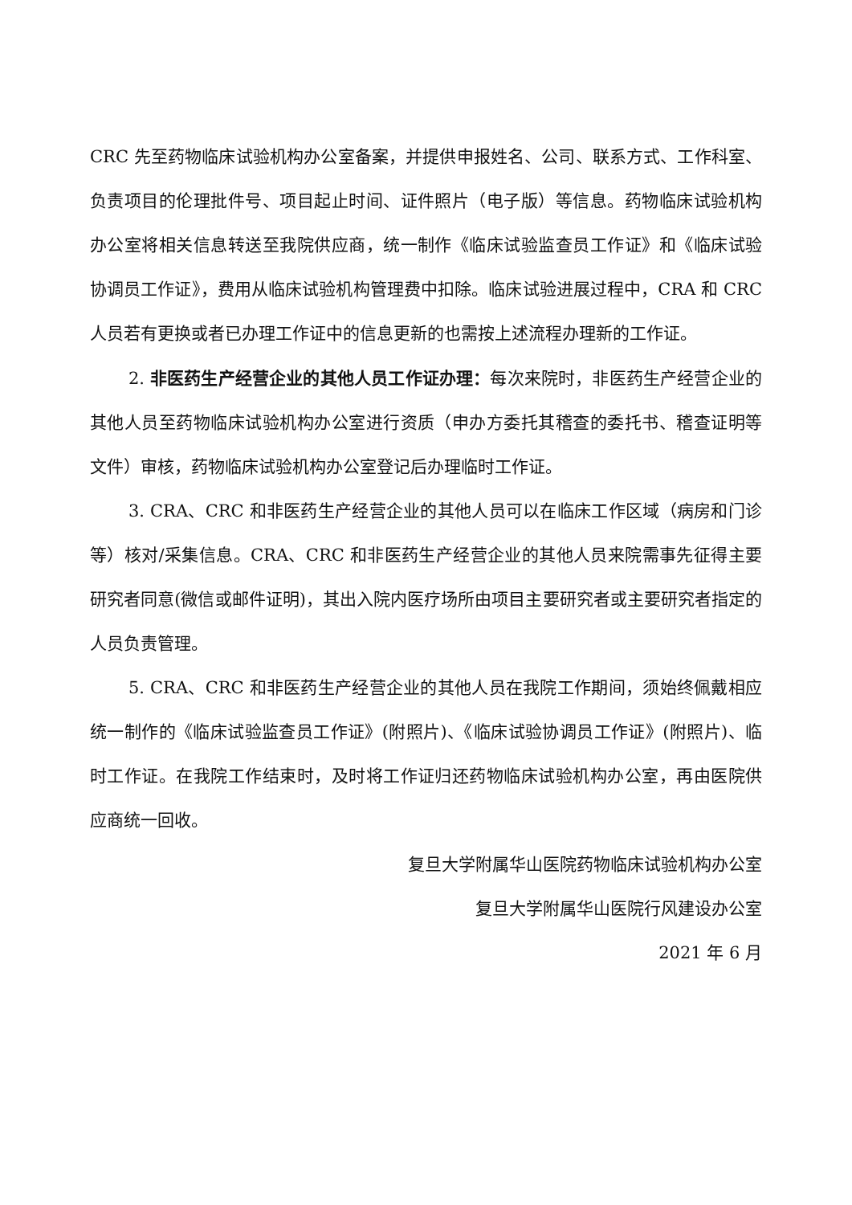CRC 先至药物临床试验机构办公室备案，并提供申报姓名、公司、联系方式、工作科室、负责项目的伦理批件号、项目起止时间、证件照片（电子版）等信息。药物临床试验机构办公室将相关信息转送至我院供应商，统一制作《临床试验监查员工作证》和《临床试验协调员工作证》，费用从临床试验机构管理费中扣除。临床试验进展过程中，CRA 和 CRC 人员若有更换或者已办理工作证中的信息更新的也需按上述流程办理新的工作证。
2. 非医药生产经营企业的其他人员工作证办理：每次来院时，非医药生产经营企业的其他人员至药物临床试验机构办公室进行资质（申办方委托其稽查的委托书、稽查证明等文件）审核，药物临床试验机构办公室登记后办理临时工作证。
3. CRA、CRC 和非医药生产经营企业的其他人员可以在临床工作区域（病房和门诊等）核对/采集信息。CRA、CRC 和非医药生产经营企业的其他人员来院需事先征得主要研究者同意(微信或邮件证明)，其出入院内医疗场所由项目主要研究者或主要研究者指定的人员负责管理。
5. CRA、CRC 和非医药生产经营企业的其他人员在我院工作期间，须始终佩戴相应统一制作的《临床试验监查员工作证》(附照片)、《临床试验协调员工作证》(附照片)、临时工作证。在我院工作结束时，及时将工作证归还药物临床试验机构办公室，再由医院供应商统一回收。
复旦大学附属华山医院药物临床试验机构办公室
复旦大学附属华山医院行风建设办公室
2021 年 6 月